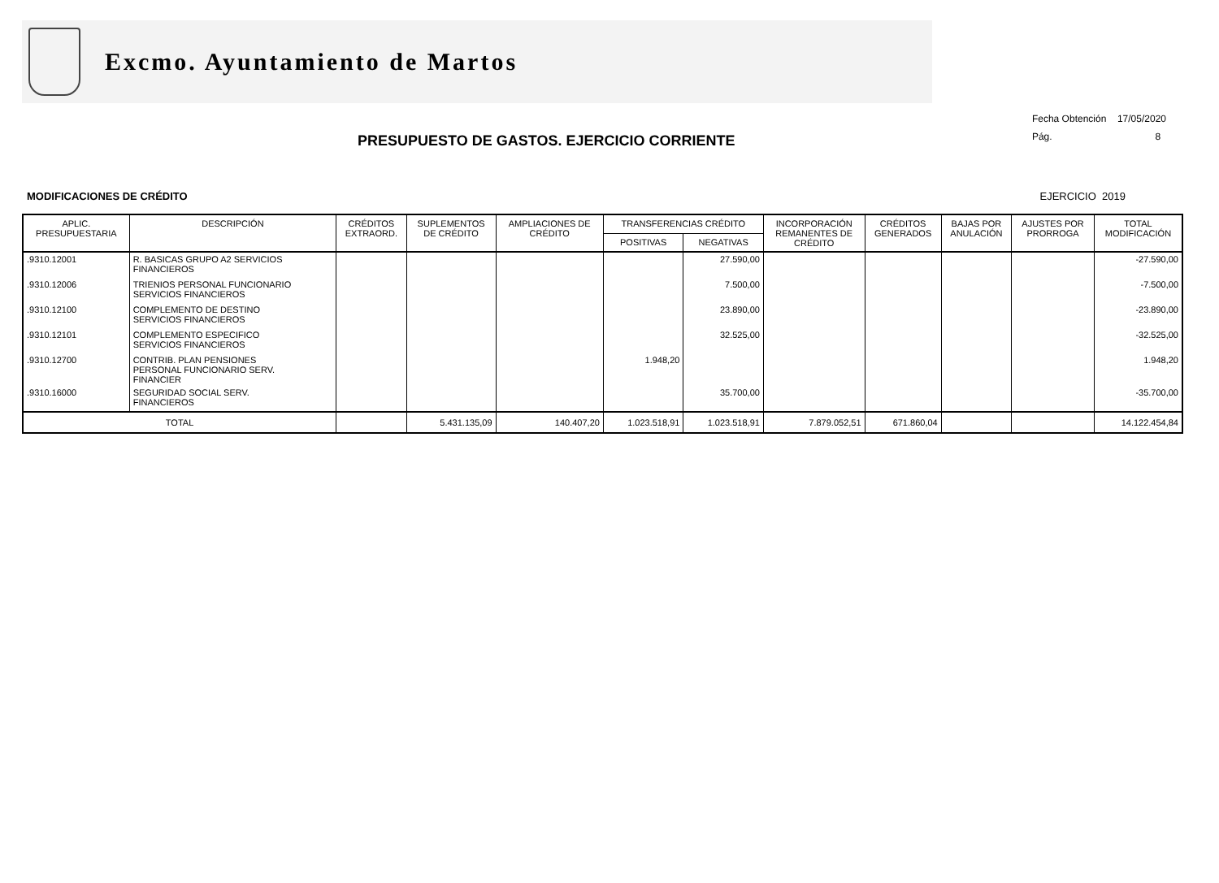Excmo. Ayuntamiento de Martos
PRESUPUESTO DE GASTOS. EJERCICIO CORRIENTE
Fecha Obtención 17/05/2020
Pág. 8
MODIFICACIONES DE CRÉDITO EJERCICIO 2019
| APLIC. PRESUPUESTARIA | DESCRIPCIÓN | CRÉDITOS EXTRAORD. | SUPLEMENTOS DE CRÉDITO | AMPLIACIONES DE CRÉDITO | TRANSFERENCIAS CRÉDITO | | INCORPORACIÓN REMANENTES DE CRÉDITO | CRÉDITOS GENERADOS | BAJAS POR ANULACIÓN | AJUSTES POR PRORROGA | TOTAL MODIFICACIÓN |
| --- | --- | --- | --- | --- | --- | --- | --- | --- | --- | --- | --- |
| | | | | | POSITIVAS | NEGATIVAS | | | | | |
| .9310.12001 | R. BASICAS GRUPO A2 SERVICIOS FINANCIEROS | | | | | 27.590,00 | | | | | -27.590,00 |
| .9310.12006 | TRIENIOS PERSONAL FUNCIONARIO SERVICIOS FINANCIEROS | | | | | 7.500,00 | | | | | -7.500,00 |
| .9310.12100 | COMPLEMENTO DE DESTINO SERVICIOS FINANCIEROS | | | | | 23.890,00 | | | | | -23.890,00 |
| .9310.12101 | COMPLEMENTO ESPECIFICO SERVICIOS FINANCIEROS | | | | | 32.525,00 | | | | | -32.525,00 |
| .9310.12700 | CONTRIB. PLAN PENSIONES PERSONAL FUNCIONARIO SERV. FINANCIER | | | | 1.948,20 | | | | | | 1.948,20 |
| .9310.16000 | SEGURIDAD SOCIAL SERV. FINANCIEROS | | | | | 35.700,00 | | | | | -35.700,00 |
| TOTAL | | | 5.431.135,09 | 140.407,20 | 1.023.518,91 | 1.023.518,91 | 7.879.052,51 | 671.860,04 | | | 14.122.454,84 |